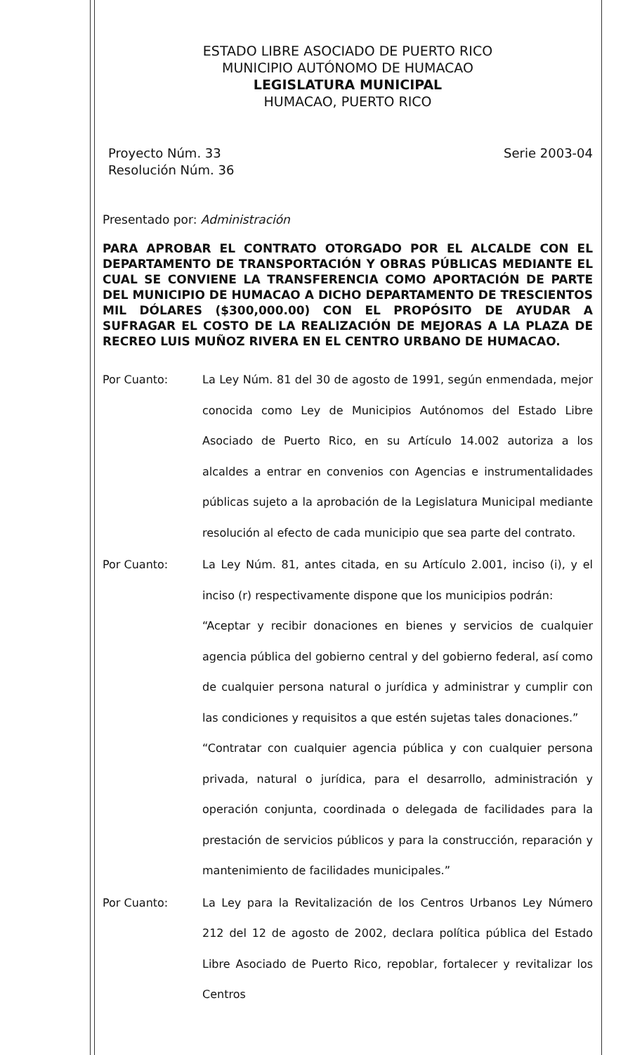ESTADO LIBRE ASOCIADO DE PUERTO RICO
MUNICIPIO AUTÓNOMO DE HUMACAO
LEGISLATURA MUNICIPAL
HUMACAO, PUERTO RICO
Proyecto Núm. 33
Resolución Núm. 36
Serie 2003-04
Presentado por: Administración
PARA APROBAR EL CONTRATO OTORGADO POR EL ALCALDE CON EL DEPARTAMENTO DE TRANSPORTACIÓN Y OBRAS PÚBLICAS MEDIANTE EL CUAL SE CONVIENE LA TRANSFERENCIA COMO APORTACIÓN DE PARTE DEL MUNICIPIO DE HUMACAO A DICHO DEPARTAMENTO DE TRESCIENTOS MIL DÓLARES ($300,000.00) CON EL PROPÓSITO DE AYUDAR A SUFRAGAR EL COSTO DE LA REALIZACIÓN DE MEJORAS A LA PLAZA DE RECREO LUIS MUÑOZ RIVERA EN EL CENTRO URBANO DE HUMACAO.
Por Cuanto:
La Ley Núm. 81 del 30 de agosto de 1991, según enmendada, mejor conocida como Ley de Municipios Autónomos del Estado Libre Asociado de Puerto Rico, en su Artículo 14.002 autoriza a los alcaldes a entrar en convenios con Agencias e instrumentalidades públicas sujeto a la aprobación de la Legislatura Municipal mediante resolución al efecto de cada municipio que sea parte del contrato.
Por Cuanto:
La Ley Núm. 81, antes citada, en su Artículo 2.001, inciso (i), y el inciso (r) respectivamente dispone que los municipios podrán:
“Aceptar y recibir donaciones en bienes y servicios de cualquier agencia pública del gobierno central y del gobierno federal, así como de cualquier persona natural o jurídica y administrar y cumplir con las condiciones y requisitos a que estén sujetas tales donaciones.”
“Contratar con cualquier agencia pública y con cualquier persona privada, natural o jurídica, para el desarrollo, administración y operación conjunta, coordinada o delegada de facilidades para la prestación de servicios públicos y para la construcción, reparación y mantenimiento de facilidades municipales.”
Por Cuanto:
La Ley para la Revitalización de los Centros Urbanos Ley Número 212 del 12 de agosto de 2002, declara política pública del Estado Libre Asociado de Puerto Rico, repoblar, fortalecer y revitalizar los Centros